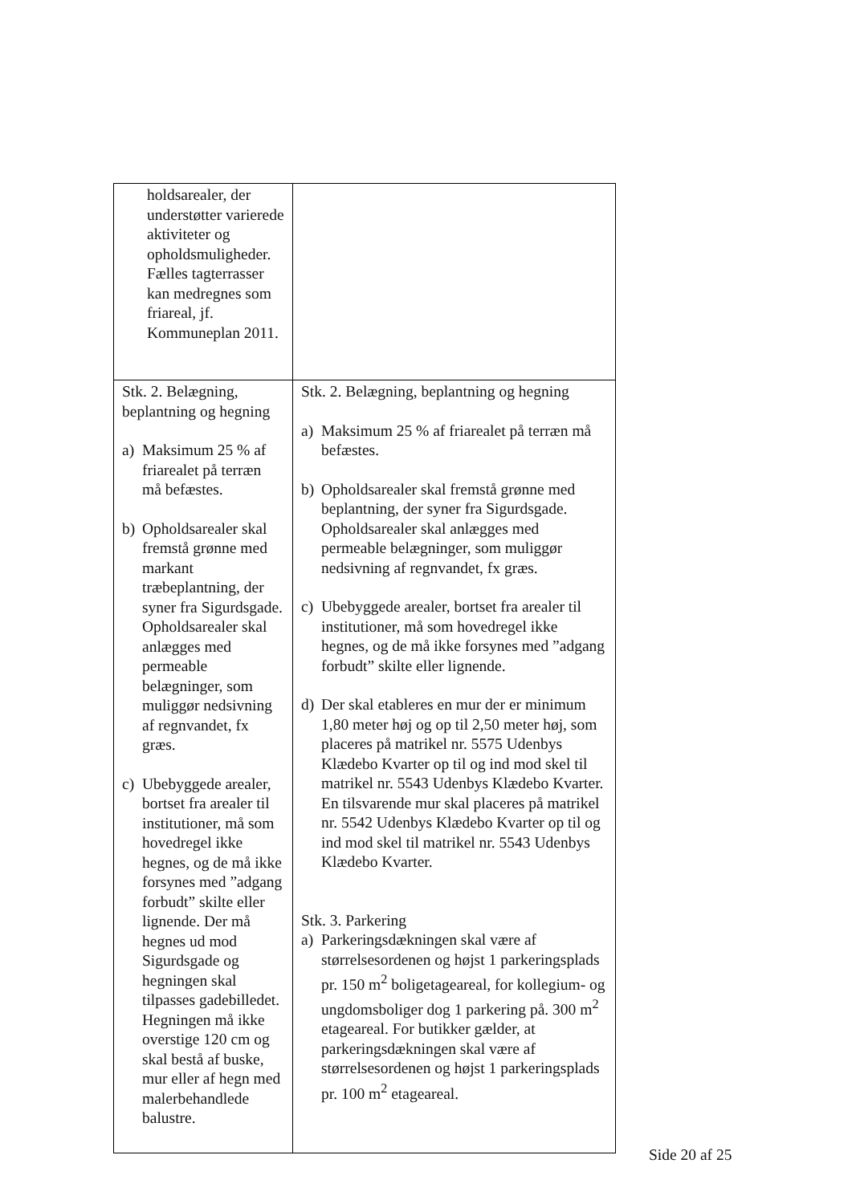| holdsarealer, der understøtter varierede aktiviteter og opholdsmuligheder. Fælles tagterrasser kan medregnes som friareal, jf. Kommuneplan 2011. | |
| Stk. 2. Belægning, beplantning og hegning a) Maksimum 25 % af friarealet på terræn må befæstes. b) Opholdsarealer skal fremstå grønne med markant træbeplantning, der syner fra Sigurdsgade. Opholdsarealer skal anlægges med permeable belægninger, som muliggør nedsivning af regnvandet, fx græs. c) Ubebyggede arealer, bortset fra arealer til institutioner, må som hovedregel ikke hegnes, og de må ikke forsynes med ”adgang forbudt” skilte eller lignende. Der må hegnes ud mod Sigurdsgade og hegningen skal tilpasses gadebilledet. Hegningen må ikke overstige 120 cm og skal bestå af buske, mur eller af hegn med malerbehandlede balustre. | Stk. 2. Belægning, beplantning og hegning a) Maksimum 25 % af friarealet på terræn må befæstes. b) Opholdsarealer skal fremstå grønne med beplantning, der syner fra Sigurdsgade. Opholdsarealer skal anlægges med permeable belægninger, som muliggør nedsivning af regnvandet, fx græs. c) Ubebyggede arealer, bortset fra arealer til institutioner, må som hovedregel ikke hegnes, og de må ikke forsynes med ”adgang forbudt” skilte eller lignende. d) Der skal etableres en mur der er minimum 1,80 meter høj og op til 2,50 meter høj, som placeres på matrikel nr. 5575 Udenbys Klædebo Kvarter op til og ind mod skel til matrikel nr. 5543 Udenbys Klædebo Kvarter. En tilsvarende mur skal placeres på matrikel nr. 5542 Udenbys Klædebo Kvarter op til og ind mod skel til matrikel nr. 5543 Udenbys Klædebo Kvarter. Stk. 3. Parkering a) Parkeringsdækningen skal være af størrelsesordenen og højst 1 parkeringsplads pr. 150 m<sup>2</sup> boligetageareal, for kollegium- og ungdomsboliger dog 1 parkering på. 300 m<sup>2</sup> etageareal. For butikker gælder, at parkeringsdækningen skal være af størrelsesordenen og højst 1 parkeringsplads pr. 100 m<sup>2</sup> etageareal. |
Side 20 af 25